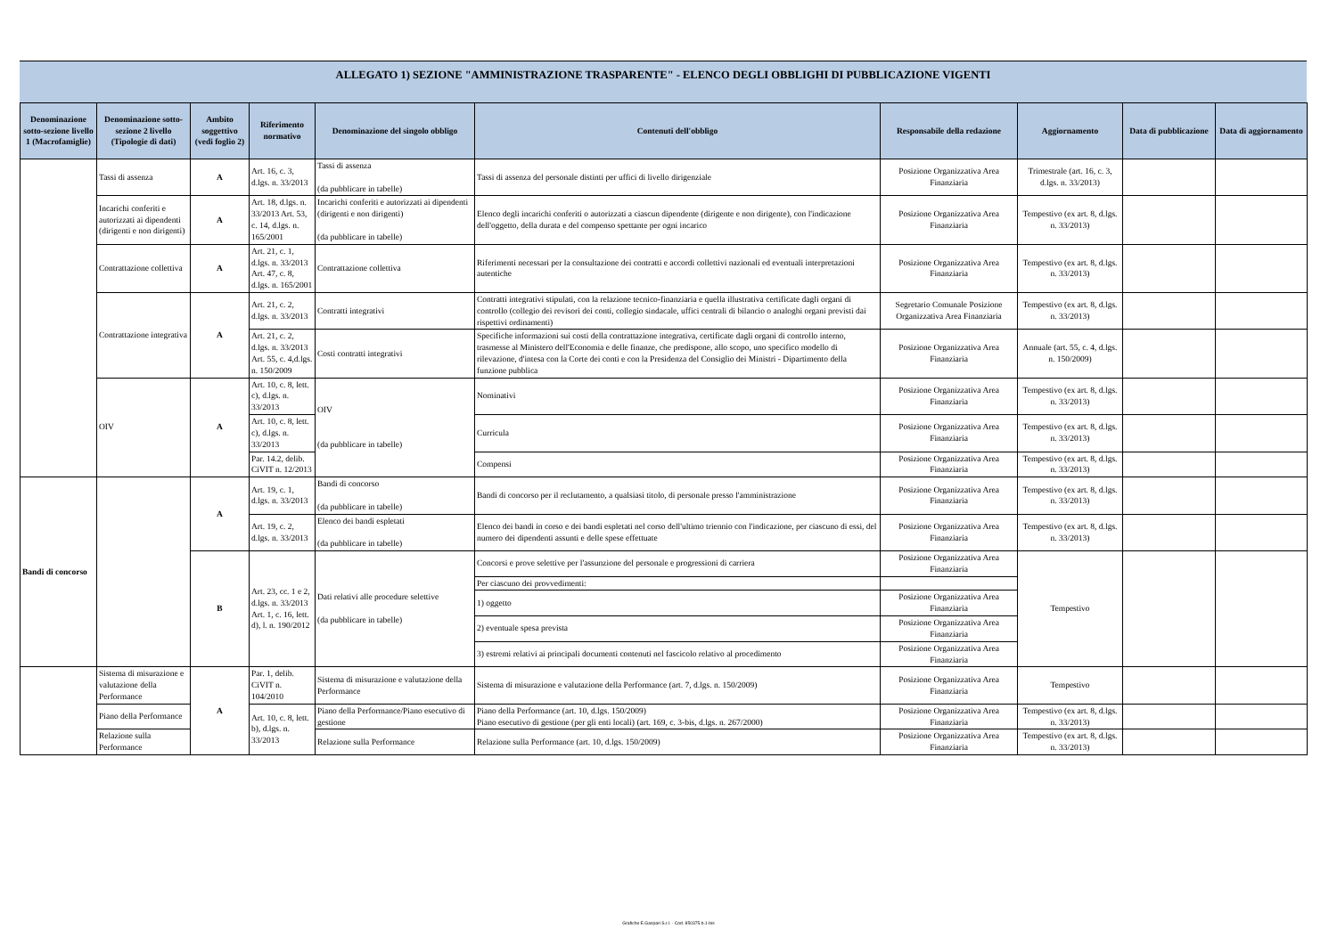ALLEGATO 1) SEZIONE "AMMINISTRAZIONE TRASPARENTE" - ELENCO DEGLI OBBLIGHI DI PUBBLICAZIONE VIGENTI
| Denominazione sotto-sezione livello 1 (Macrofamiglie) | Denominazione sotto-sezione 2 livello (Tipologie di dati) | Ambito soggettivo (vedi foglio 2) | Riferimento normativo | Denominazione del singolo obbligo | Contenuti dell'obbligo | Responsabile della redazione | Aggiornamento | Data di pubblicazione | Data di aggiornamento |
| --- | --- | --- | --- | --- | --- | --- | --- | --- | --- |
| | Tassi di assenza | A | Art. 16, c. 3, d.lgs. n. 33/2013 | Tassi di assenza (da pubblicare in tabelle) | Tassi di assenza del personale distinti per uffici di livello dirigenziale | Posizione Organizzativa Area Finanziaria | Trimestrale (art. 16, c. 3, d.lgs. n. 33/2013) | | |
| | Incarichi conferiti e autorizzati ai dipendenti (dirigenti e non dirigenti) | A | Art. 18, d.lgs. n. 33/2013 Art. 53, c. 14, d.lgs. n. 165/2001 | Incarichi conferiti e autorizzati ai dipendenti (dirigenti e non dirigenti) (da pubblicare in tabelle) | Elenco degli incarichi conferiti o autorizzati a ciascun dipendente (dirigente e non dirigente), con l'indicazione dell'oggetto, della durata e del compenso spettante per ogni incarico | Posizione Organizzativa Area Finanziaria | Tempestivo (ex art. 8, d.lgs. n. 33/2013) | | |
| | Contrattazione collettiva | A | Art. 21, c. 1, d.lgs. n. 33/2013 Art. 47, c. 8, d.lgs. n. 165/2001 | Contrattazione collettiva | Riferimenti necessari per la consultazione dei contratti e accordi collettivi nazionali ed eventuali interpretazioni autentiche | Posizione Organizzativa Area Finanziaria | Tempestivo (ex art. 8, d.lgs. n. 33/2013) | | |
| | Contrattazione integrativa | A | Art. 21, c. 2, d.lgs. n. 33/2013 | Contratti integrativi | Contratti integrativi stipulati, con la relazione tecnico-finanziaria e quella illustrativa certificate dagli organi di controllo (collegio dei revisori dei conti, collegio sindacale, uffici centrali di bilancio o analoghi organi previsti dai rispettivi ordinamenti) | Segretario Comunale Posizione Organizzativa Area Finanziaria | Tempestivo (ex art. 8, d.lgs. n. 33/2013) | | |
| | | | Art. 21, c. 2, d.lgs. n. 33/2013 Art. 55, c. 4,d.lgs. n. 150/2009 | Costi contratti integrativi | Specifiche informazioni sui costi della contrattazione integrativa, certificate dagli organi di controllo interno, trasmesse al Ministero dell'Economia e delle finanze, che predispone, allo scopo, uno specifico modello di rilevazione, d'intesa con la Corte dei conti e con la Presidenza del Consiglio dei Ministri - Dipartimento della funzione pubblica | Posizione Organizzativa Area Finanziaria | Annuale (art. 55, c. 4, d.lgs. n. 150/2009) | | |
| | OIV | A | Art. 10, c. 8, lett. c), d.lgs. n. 33/2013 | OIV (da pubblicare in tabelle) | Nominativi | Posizione Organizzativa Area Finanziaria | Tempestivo (ex art. 8, d.lgs. n. 33/2013) | | |
| | | | Art. 10, c. 8, lett. c), d.lgs. n. 33/2013 | | Curricula | Posizione Organizzativa Area Finanziaria | Tempestivo (ex art. 8, d.lgs. n. 33/2013) | | |
| | | | Par. 14.2, delib. CiVIT n. 12/2013 | | Compensi | Posizione Organizzativa Area Finanziaria | Tempestivo (ex art. 8, d.lgs. n. 33/2013) | | |
| Bandi di concorso | | A | Art. 19, c. 1, d.lgs. n. 33/2013 | Bandi di concorso (da pubblicare in tabelle) | Bandi di concorso per il reclutamento, a qualsiasi titolo, di personale presso l'amministrazione | Posizione Organizzativa Area Finanziaria | Tempestivo (ex art. 8, d.lgs. n. 33/2013) | | |
| | | | Art. 19, c. 2, d.lgs. n. 33/2013 | Elenco dei bandi espletati (da pubblicare in tabelle) | Elenco dei bandi in corso e dei bandi espletati nel corso dell'ultimo triennio con l'indicazione, per ciascuno di essi, del numero dei dipendenti assunti e delle spese effettuate | Posizione Organizzativa Area Finanziaria | Tempestivo (ex art. 8, d.lgs. n. 33/2013) | | |
| | | B | Art. 23, cc. 1 e 2, d.lgs. n. 33/2013 Art. 1, c. 16, lett. d), l. n. 190/2012 | Dati relativi alle procedure selettive (da pubblicare in tabelle) | Concorsi e prove selettive per l'assunzione del personale e progressioni di carriera | Posizione Organizzativa Area Finanziaria | Tempestivo | | |
| | | | | | Per ciascuno dei provvedimenti: | | | | |
| | | | | | 1) oggetto | Posizione Organizzativa Area Finanziaria | | | |
| | | | | | 2) eventuale spesa prevista | Posizione Organizzativa Area Finanziaria | | | |
| | | | | | 3) estremi relativi ai principali documenti contenuti nel fascicolo relativo al procedimento | Posizione Organizzativa Area Finanziaria | | | |
| | Sistema di misurazione e valutazione della Performance | A | Par. 1, delib. CiVIT n. 104/2010 | Sistema di misurazione e valutazione della Performance | Sistema di misurazione e valutazione della Performance (art. 7, d.lgs. n. 150/2009) | Posizione Organizzativa Area Finanziaria | Tempestivo | | |
| | Piano della Performance | | Art. 10, c. 8, lett. b), d.lgs. n. 33/2013 | Piano della Performance/Piano esecutivo di gestione | Piano della Performance (art. 10, d.lgs. 150/2009) Piano esecutivo di gestione (per gli enti locali) (art. 169, c. 3-bis, d.lgs. n. 267/2000) | Posizione Organizzativa Area Finanziaria | Tempestivo (ex art. 8, d.lgs. n. 33/2013) | | |
| | Relazione sulla Performance | | | Relazione sulla Performance | Relazione sulla Performance (art. 10, d.lgs. 150/2009) | Posizione Organizzativa Area Finanziaria | Tempestivo (ex art. 8, d.lgs. n. 33/2013) | | |
Grafiche E.Gaspari S.r.l. - Cod. 850375.b.1-bis